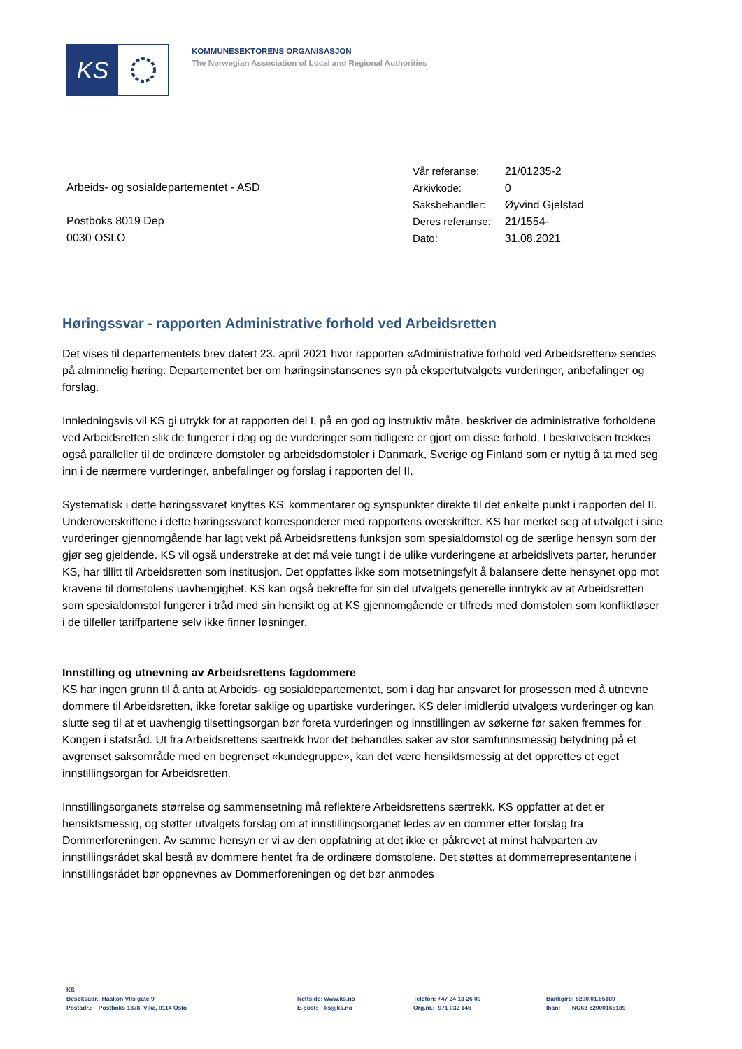KS
KOMMUNESEKTORENS ORGANISASJON
The Norwegian Association of Local and Regional Authorities
Arbeids- og sosialdepartementet - ASD
Postboks 8019 Dep
0030 OSLO
| Vår referanse: | 21/01235-2 |
| Arkivkode: | 0 |
| Saksbehandler: | Øyvind Gjelstad |
| Deres referanse: | 21/1554- |
| Dato: | 31.08.2021 |
Høringssvar - rapporten Administrative forhold ved Arbeidsretten
Det vises til departementets brev datert 23. april 2021 hvor rapporten «Administrative forhold ved Arbeidsretten» sendes på alminnelig høring. Departementet ber om høringsinstansenes syn på ekspertutvalgets vurderinger, anbefalinger og forslag.
Innledningsvis vil KS gi utrykk for at rapporten del I, på en god og instruktiv måte, beskriver de administrative forholdene ved Arbeidsretten slik de fungerer i dag og de vurderinger som tidligere er gjort om disse forhold. I beskrivelsen trekkes også paralleller til de ordinære domstoler og arbeidsdomstoler i Danmark, Sverige og Finland som er nyttig å ta med seg inn i de nærmere vurderinger, anbefalinger og forslag i rapporten del II.
Systematisk i dette høringssvaret knyttes KS’ kommentarer og synspunkter direkte til det enkelte punkt i rapporten del II. Underoverskriftene i dette høringssvaret korresponderer med rapportens overskrifter. KS har merket seg at utvalget i sine vurderinger gjennomgående har lagt vekt på Arbeidsrettens funksjon som spesialdomstol og de særlige hensyn som der gjør seg gjeldende. KS vil også understreke at det må veie tungt i de ulike vurderingene at arbeidslivets parter, herunder KS, har tillitt til Arbeidsretten som institusjon. Det oppfattes ikke som motsetningsfylt å balansere dette hensynet opp mot kravene til domstolens uavhengighet. KS kan også bekrefte for sin del utvalgets generelle inntrykk av at Arbeidsretten som spesialdomstol fungerer i tråd med sin hensikt og at KS gjennomgående er tilfreds med domstolen som konfliktløser i de tilfeller tariffpartene selv ikke finner løsninger.
Innstilling og utnevning av Arbeidsrettens fagdommere
KS har ingen grunn til å anta at Arbeids- og sosialdepartementet, som i dag har ansvaret for prosessen med å utnevne dommere til Arbeidsretten, ikke foretar saklige og upartiske vurderinger. KS deler imidlertid utvalgets vurderinger og kan slutte seg til at et uavhengig tilsettingsorgan bør foreta vurderingen og innstillingen av søkerne før saken fremmes for Kongen i statsråd. Ut fra Arbeidsrettens særtrekk hvor det behandles saker av stor samfunnsmessig betydning på et avgrenset saksområde med en begrenset «kundegruppe», kan det være hensiktsmessig at det opprettes et eget innstillingsorgan for Arbeidsretten.
Innstillingsorganets størrelse og sammensetning må reflektere Arbeidsrettens særtrekk. KS oppfatter at det er hensiktsmessig, og støtter utvalgets forslag om at innstillingsorganet ledes av en dommer etter forslag fra Dommerforeningen. Av samme hensyn er vi av den oppfatning at det ikke er påkrevet at minst halvparten av innstillingsrådet skal bestå av dommere hentet fra de ordinære domstolene. Det støttes at dommerrepresentantene i innstillingsrådet bør oppnevnes av Dommerforeningen og det bør anmodes
KS Besøksadr.: Haakon VIIs gate 9 Postadr.: Postboks 1378, Vika, 0114 Oslo
Nettside: www.ks.no E-post: ks@ks.no
Telefon: +47 24 13 26 00 Org.nr.: 971 032 146
Bankgiro: 8200.01.65189 Iban: NO63 82000165189